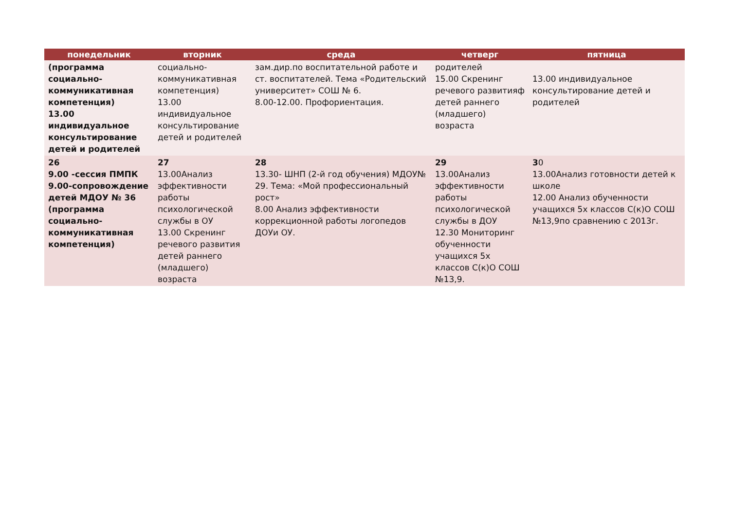| понедельник | вторник | среда | четверг | пятница |
| --- | --- | --- | --- | --- |
| (программа социально-коммуникативная компетенция) 13.00 индивидуальное консультирование детей и родителей | социально-коммуникативная компетенция) 13.00 индивидуальное консультирование детей и родителей | зам.дир.по воспитательной работе и ст. воспитателей. Тема «Родительский университет» СОШ № 6. 8.00-12.00. Профориентация. | родителей 15.00 Скренинг речевого развитияф детей раннего (младшего) возраста | 13.00 индивидуальное консультирование детей и родителей |
| 26 9.00 -сессия ПМПК 9.00-сопровождение детей МДОУ № 36 (программа социально-коммуникативная компетенция) | 27 13.00Анализ эффективности работы психологической службы в ОУ 13.00 Скренинг речевого развития детей раннего (младшего) возраста | 28 13.30- ШНП (2-й год обучения) МДОУ№ 29. Тема: «Мой профессиональный рост» 8.00 Анализ эффективности коррекционной работы логопедов ДОУи ОУ. | 29 13.00Анализ эффективности работы психологической службы в ДОУ 12.30 Мониторинг обученности учащихся 5х классов С(к)О СОШ №13,9. | 3 0 13.00Анализ готовности детей к школе 12.00 Анализ обученности учащихся 5х классов С(к)О СОШ №13,9по сравнению с 2013г. |